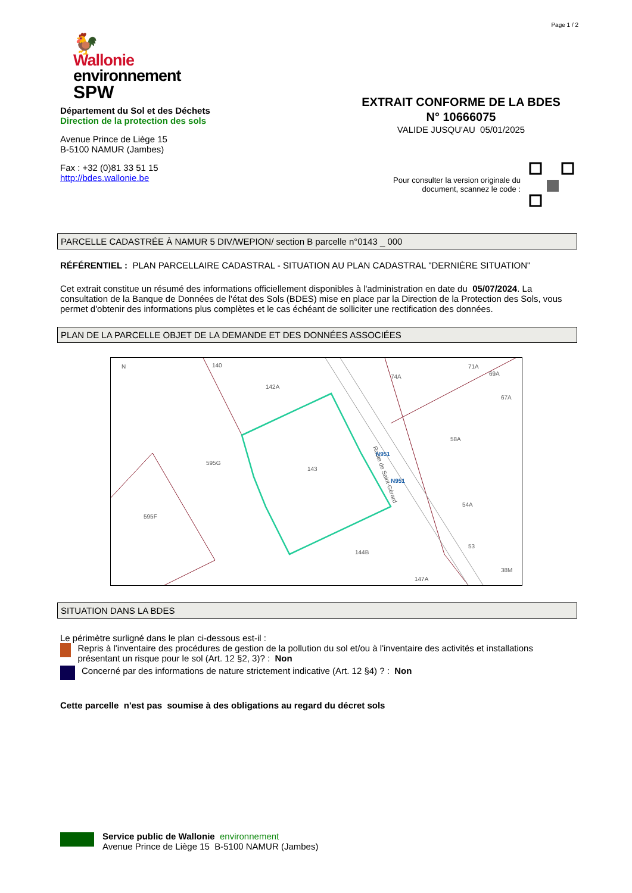Page 1 / 2
🐓
Wallonie
environnement
SPW
Département du Sol et des Déchets
Direction de la protection des sols
Avenue Prince de Liège 15
B-5100 NAMUR (Jambes)
Fax : +32 (0)81 33 51 15
http://bdes.wallonie.be
EXTRAIT CONFORME DE LA BDES
N° 10666075
VALIDE JUSQU'AU 05/01/2025
Pour consulter la version originale du
document, scannez le code :
PARCELLE CADASTRÉE À NAMUR 5 DIV/WEPION/ section B parcelle n°0143 _ 000
RÉFÉRENTIEL : PLAN PARCELLAIRE CADASTRAL - SITUATION AU PLAN CADASTRAL "DERNIÈRE SITUATION"
Cet extrait constitue un résumé des informations officiellement disponibles à l'administration en date du 05/07/2024. La consultation de la Banque de Données de l'état des Sols (BDES) mise en place par la Direction de la Protection des Sols, vous permet d'obtenir des informations plus complètes et le cas échéant de solliciter une rectification des données.
PLAN DE LA PARCELLE OBJET DE LA DEMANDE ET DES DONNÉES ASSOCIÉES
N
140
142A
143
595G
595F
74A
58A
54A
53
144B
147A
38M
71A
69A
67A
Route de Saint-Gérard
N951
N951
SITUATION DANS LA BDES
Le périmètre surligné dans le plan ci-dessous est-il :
Repris à l'inventaire des procédures de gestion de la pollution du sol et/ou à l'inventaire des activités et installations présentant un risque pour le sol (Art. 12 §2, 3)? : Non
Concerné par des informations de nature strictement indicative (Art. 12 §4) ? : Non
Cette parcelle n'est pas soumise à des obligations au regard du décret sols
Service public de Wallonie environnement
Avenue Prince de Liège 15 B-5100 NAMUR (Jambes)